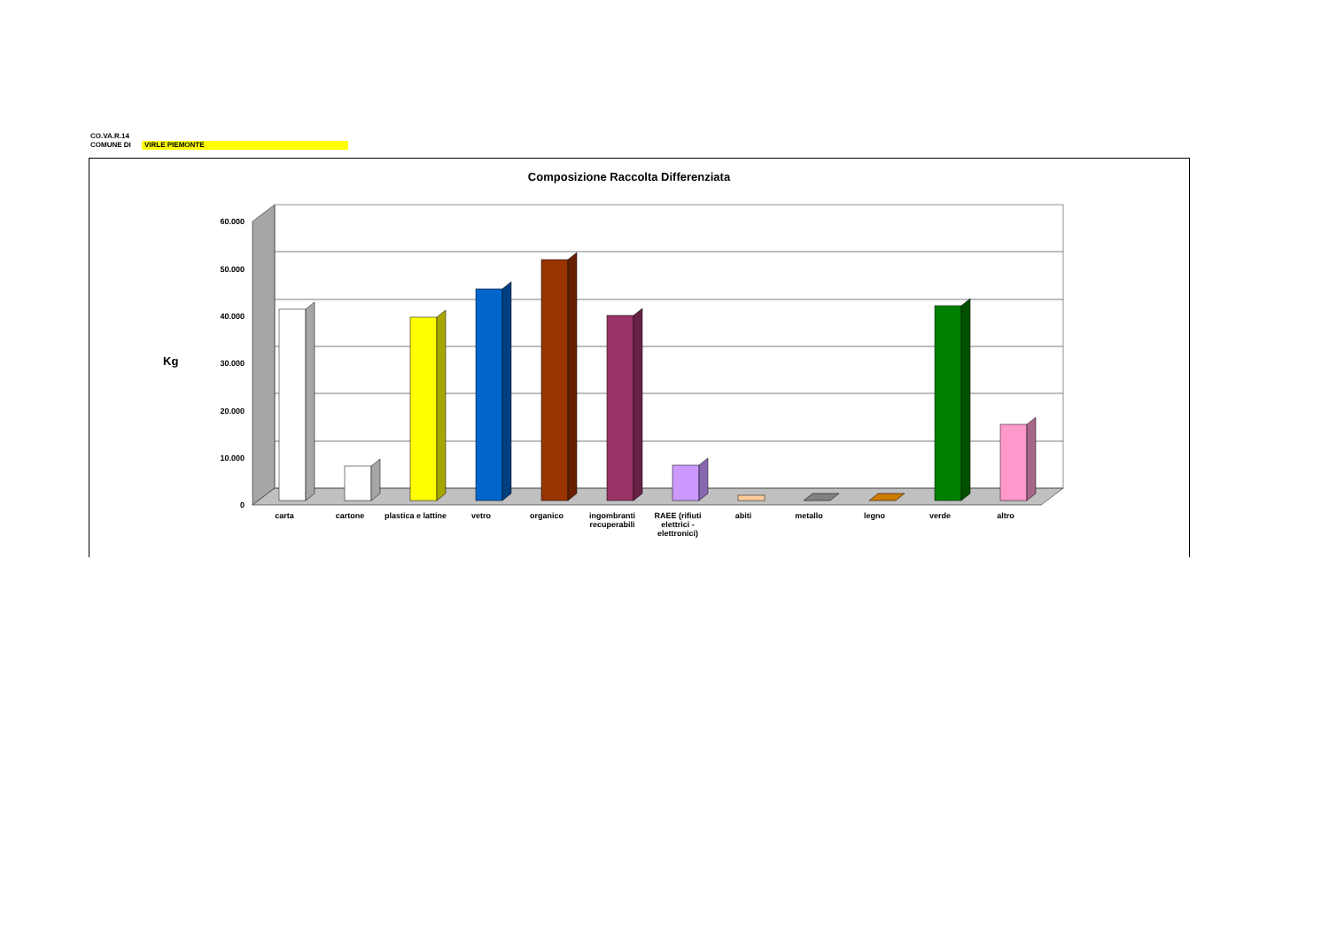CO.VA.R.14
COMUNE DI VIRLE PIEMONTE
Composizione Raccolta Differenziata
Kg
60.000
50.000
40.000
30.000
20.000
10.000
0
carta cartone plastica e lattine
vetro organico ingombranti recuperabili
RAEE (rifiuti elettrici - elettronici)
abiti metallo legno verde altro